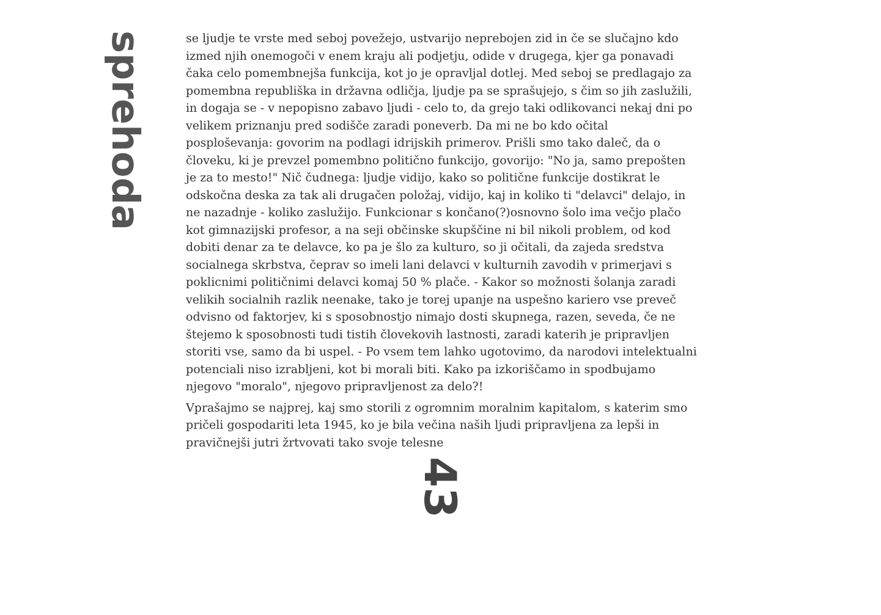sprehoda
se ljudje te vrste med seboj povežejo, ustvarijo neprebojen zid in če se slučajno kdo izmed njih onemogoči v enem kraju ali podjetju, odide v drugega, kjer ga ponavadi čaka celo pomembnejša funkcija, kot jo je opravljal dotlej. Med seboj se predlagajo za pomembna republiška in državna odličja, ljudje pa se sprašujejo, s čim so jih zaslužili, in dogaja se - v nepopisno zabavo ljudi - celo to, da grejo taki odlikovanci nekaj dni po velikem priznanju pred sodišče zaradi poneverb. Da mi ne bo kdo očital posploševanja: govorim na podlagi idrijskih primerov. Prišli smo tako daleč, da o človeku, ki je prevzel pomembno politično funkcijo, govorijo: "No ja, samo prepošten je za to mesto!" Nič čudnega: ljudje vidijo, kako so politične funkcije dostikrat le odskočna deska za tak ali drugačen položaj, vidijo, kaj in koliko ti "delavci" delajo, in ne nazadnje - koliko zaslužijo. Funkcionar s končano(?)osnovno šolo ima večjo plačo kot gimnazijski profesor, a na seji občinske skupščine ni bil nikoli problem, od kod dobiti denar za te delavce, ko pa je šlo za kulturo, so ji očitali, da zajeda sredstva socialnega skrbstva, čeprav so imeli lani delavci v kulturnih zavodih v primerjavi s poklicnimi političnimi delavci komaj 50 % plače. - Kakor so možnosti šolanja zaradi velikih socialnih razlik neenake, tako je torej upanje na uspešno kariero vse preveč odvisno od faktorjev, ki s sposobnostjo nimajo dosti skupnega, razen, seveda, če ne štejemo k sposobnosti tudi tistih človekovih lastnosti, zaradi katerih je pripravljen storiti vse, samo da bi uspel. - Po vsem tem lahko ugotovimo, da narodovi intelektualni potenciali niso izrabljeni, kot bi morali biti. Kako pa izkoriščamo in spodbujamo njegovo "moralo", njegovo pripravljenost za delo?!
Vprašajmo se najprej, kaj smo storili z ogromnim moralnim kapitalom, s katerim smo pričeli gospodariti leta 1945, ko je bila večina naših ljudi pripravljena za lepši in pravičnejši jutri žrtvovati tako svoje telesne
43